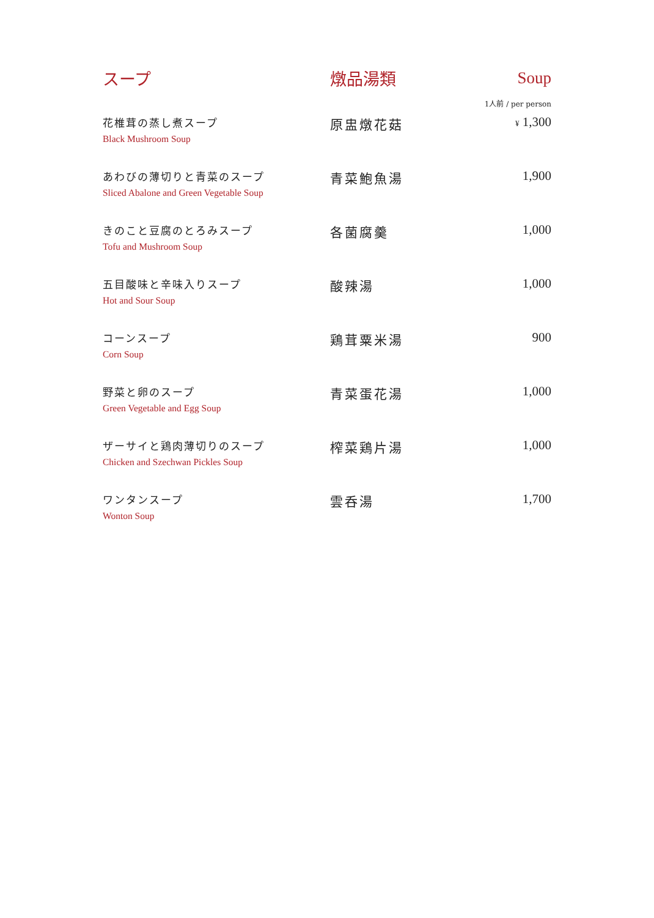| スープ | 燉品湯類 | Soup |
| --- | --- | --- |
| | | 1人前 / per person |
| 花椎茸の蒸し煮スープ Black Mushroom Soup | 原盅燉花菇 | ¥ 1,300 |
| あわびの薄切りと青菜のスープ Sliced Abalone and Green Vegetable Soup | 青菜鮑魚湯 | 1,900 |
| きのこと豆腐のとろみスープ Tofu and Mushroom Soup | 各菌腐羹 | 1,000 |
| 五目酸味と辛味入りスープ Hot and Sour Soup | 酸辣湯 | 1,000 |
| コーンスープ Corn Soup | 鶏茸粟米湯 | 900 |
| 野菜と卵のスープ Green Vegetable and Egg Soup | 青菜蛋花湯 | 1,000 |
| ザーサイと鶏肉薄切りのスープ Chicken and Szechwan Pickles Soup | 榨菜鶏片湯 | 1,000 |
| ワンタンスープ Wonton Soup | 雲呑湯 | 1,700 |